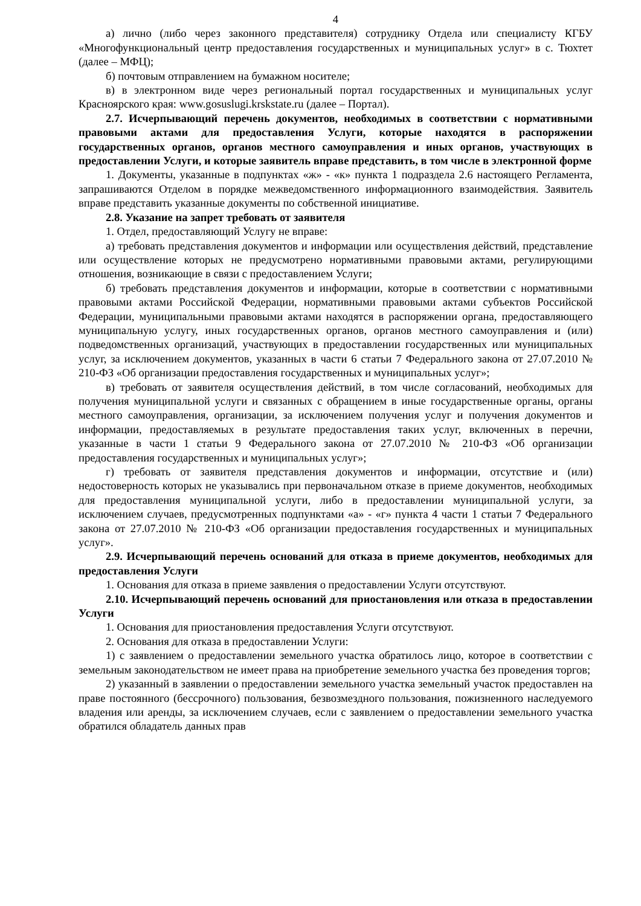4
а) лично (либо через законного представителя) сотруднику Отдела или специалисту КГБУ «Многофункциональный центр предоставления государственных и муниципальных услуг» в с. Тюхтет (далее – МФЦ);
б) почтовым отправлением на бумажном носителе;
в) в электронном виде через региональный портал государственных и муниципальных услуг Красноярского края: www.gosuslugi.krskstate.ru (далее – Портал).
2.7. Исчерпывающий перечень документов, необходимых в соответствии с нормативными правовыми актами для предоставления Услуги, которые находятся в распоряжении государственных органов, органов местного самоуправления и иных органов, участвующих в предоставлении Услуги, и которые заявитель вправе представить, в том числе в электронной форме
1. Документы, указанные в подпунктах «ж» - «к» пункта 1 подраздела 2.6 настоящего Регламента, запрашиваются Отделом в порядке межведомственного информационного взаимодействия. Заявитель вправе представить указанные документы по собственной инициативе.
2.8. Указание на запрет требовать от заявителя
1. Отдел, предоставляющий Услугу не вправе:
а) требовать представления документов и информации или осуществления действий, представление или осуществление которых не предусмотрено нормативными правовыми актами, регулирующими отношения, возникающие в связи с предоставлением Услуги;
б) требовать представления документов и информации, которые в соответствии с нормативными правовыми актами Российской Федерации, нормативными правовыми актами субъектов Российской Федерации, муниципальными правовыми актами находятся в распоряжении органа, предоставляющего муниципальную услугу, иных государственных органов, органов местного самоуправления и (или) подведомственных организаций, участвующих в предоставлении государственных или муниципальных услуг, за исключением документов, указанных в части 6 статьи 7 Федерального закона от 27.07.2010 № 210-ФЗ «Об организации предоставления государственных и муниципальных услуг»;
в) требовать от заявителя осуществления действий, в том числе согласований, необходимых для получения муниципальной услуги и связанных с обращением в иные государственные органы, органы местного самоуправления, организации, за исключением получения услуг и получения документов и информации, предоставляемых в результате предоставления таких услуг, включенных в перечни, указанные в части 1 статьи 9 Федерального закона от 27.07.2010 № 210-ФЗ «Об организации предоставления государственных и муниципальных услуг»;
г) требовать от заявителя представления документов и информации, отсутствие и (или) недостоверность которых не указывались при первоначальном отказе в приеме документов, необходимых для предоставления муниципальной услуги, либо в предоставлении муниципальной услуги, за исключением случаев, предусмотренных подпунктами «а» - «г» пункта 4 части 1 статьи 7 Федерального закона от 27.07.2010 № 210-ФЗ «Об организации предоставления государственных и муниципальных услуг».
2.9. Исчерпывающий перечень оснований для отказа в приеме документов, необходимых для предоставления Услуги
1. Основания для отказа в приеме заявления о предоставлении Услуги отсутствуют.
2.10. Исчерпывающий перечень оснований для приостановления или отказа в предоставлении Услуги
1. Основания для приостановления предоставления Услуги отсутствуют.
2. Основания для отказа в предоставлении Услуги:
1) с заявлением о предоставлении земельного участка обратилось лицо, которое в соответствии с земельным законодательством не имеет права на приобретение земельного участка без проведения торгов;
2) указанный в заявлении о предоставлении земельного участка земельный участок предоставлен на праве постоянного (бессрочного) пользования, безвозмездного пользования, пожизненного наследуемого владения или аренды, за исключением случаев, если с заявлением о предоставлении земельного участка обратился обладатель данных прав